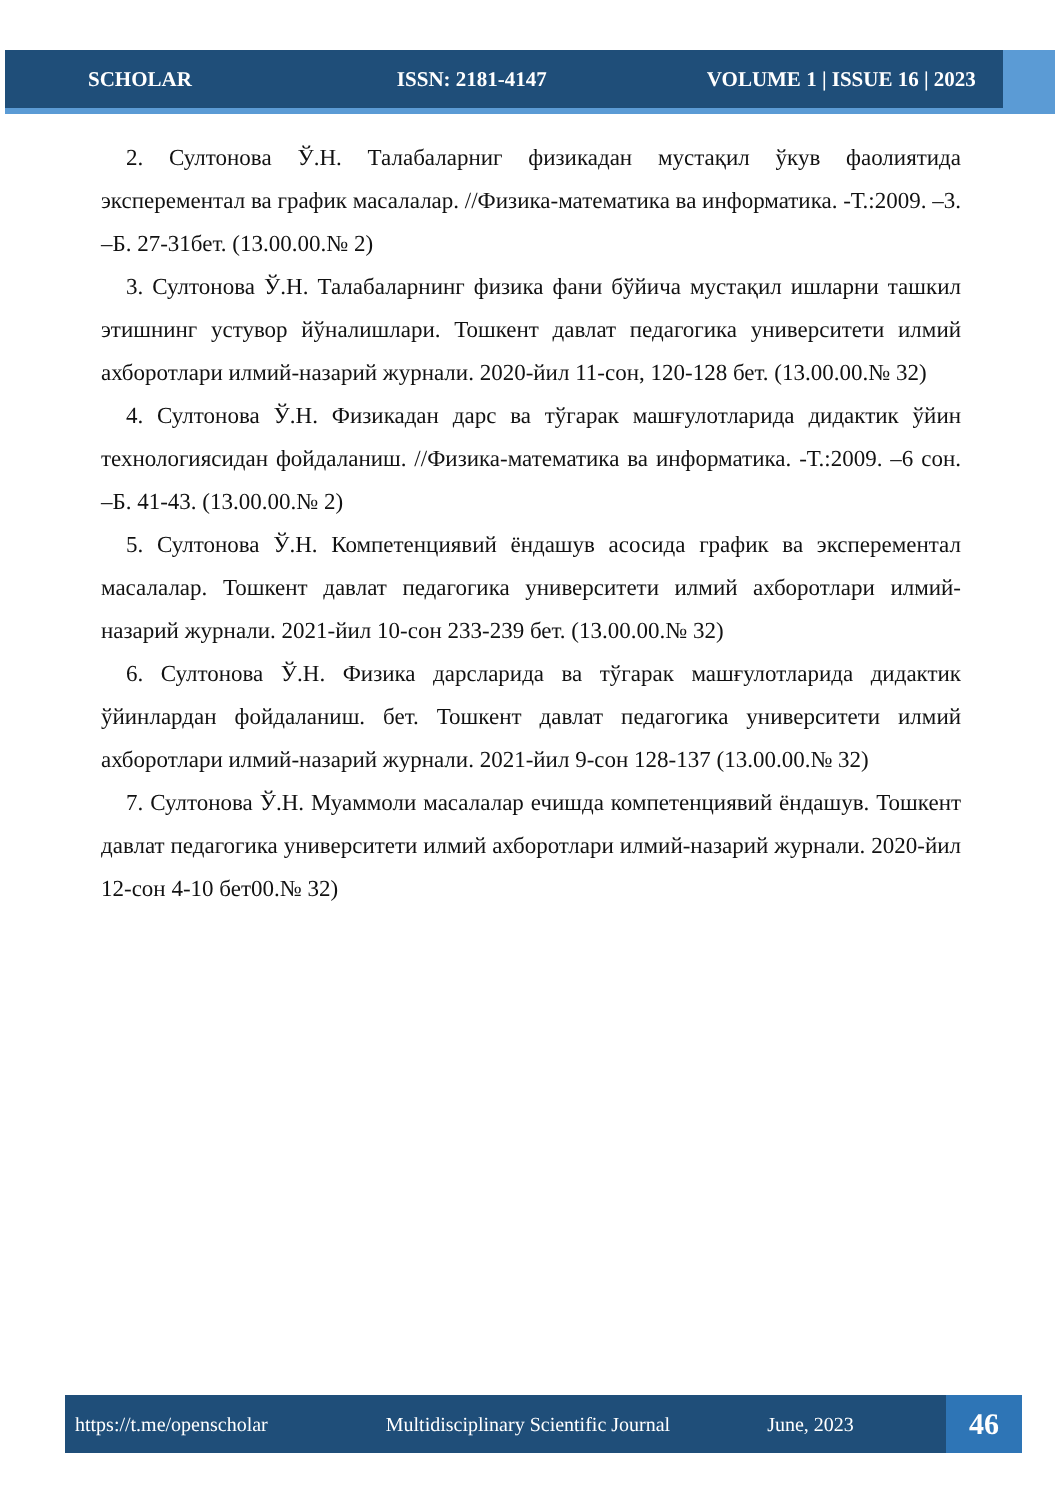SCHOLAR ISSN: 2181-4147 VOLUME 1 | ISSUE 16 | 2023
2. Султонова Ў.Н. Талабаларниг физикадан мустақил ўкув фаолиятида эксперементал ва график масалалар. //Физика-математика ва информатика. -Т.:2009. –3. –Б. 27-31бет. (13.00.00.№ 2)
3. Султонова Ў.Н. Талабаларнинг физика фани бўйича мустақил ишларни ташкил этишнинг устувор йўналишлари. Тошкент давлат педагогика университети илмий ахборотлари илмий-назарий журнали. 2020-йил 11-сон, 120-128 бет. (13.00.00.№ 32)
4. Султонова Ў.Н. Физикадан дарс ва тўгарак машғулотларида дидактик ўйин технологиясидан фойдаланиш. //Физика-математика ва информатика. -Т.:2009. –6 сон. –Б. 41-43. (13.00.00.№ 2)
5. Султонова Ў.Н. Компетенциявий ёндашув асосида график ва эксперементал масалалар. Тошкент давлат педагогика университети илмий ахборотлари илмий-назарий журнали. 2021-йил 10-сон 233-239 бет. (13.00.00.№ 32)
6. Султонова Ў.Н. Физика дарсларида ва тўгарак машғулотларида дидактик ўйинлардан фойдаланиш. бет. Тошкент давлат педагогика университети илмий ахборотлари илмий-назарий журнали. 2021-йил 9-сон 128-137 (13.00.00.№ 32)
7. Султонова Ў.Н. Муаммоли масалалар ечишда компетенциявий ёндашув. Тошкент давлат педагогика университети илмий ахборотлари илмий-назарий журнали. 2020-йил 12-сон 4-10 бет00.№ 32)
https://t.me/openscholar Multidisciplinary Scientific Journal June, 2023
46